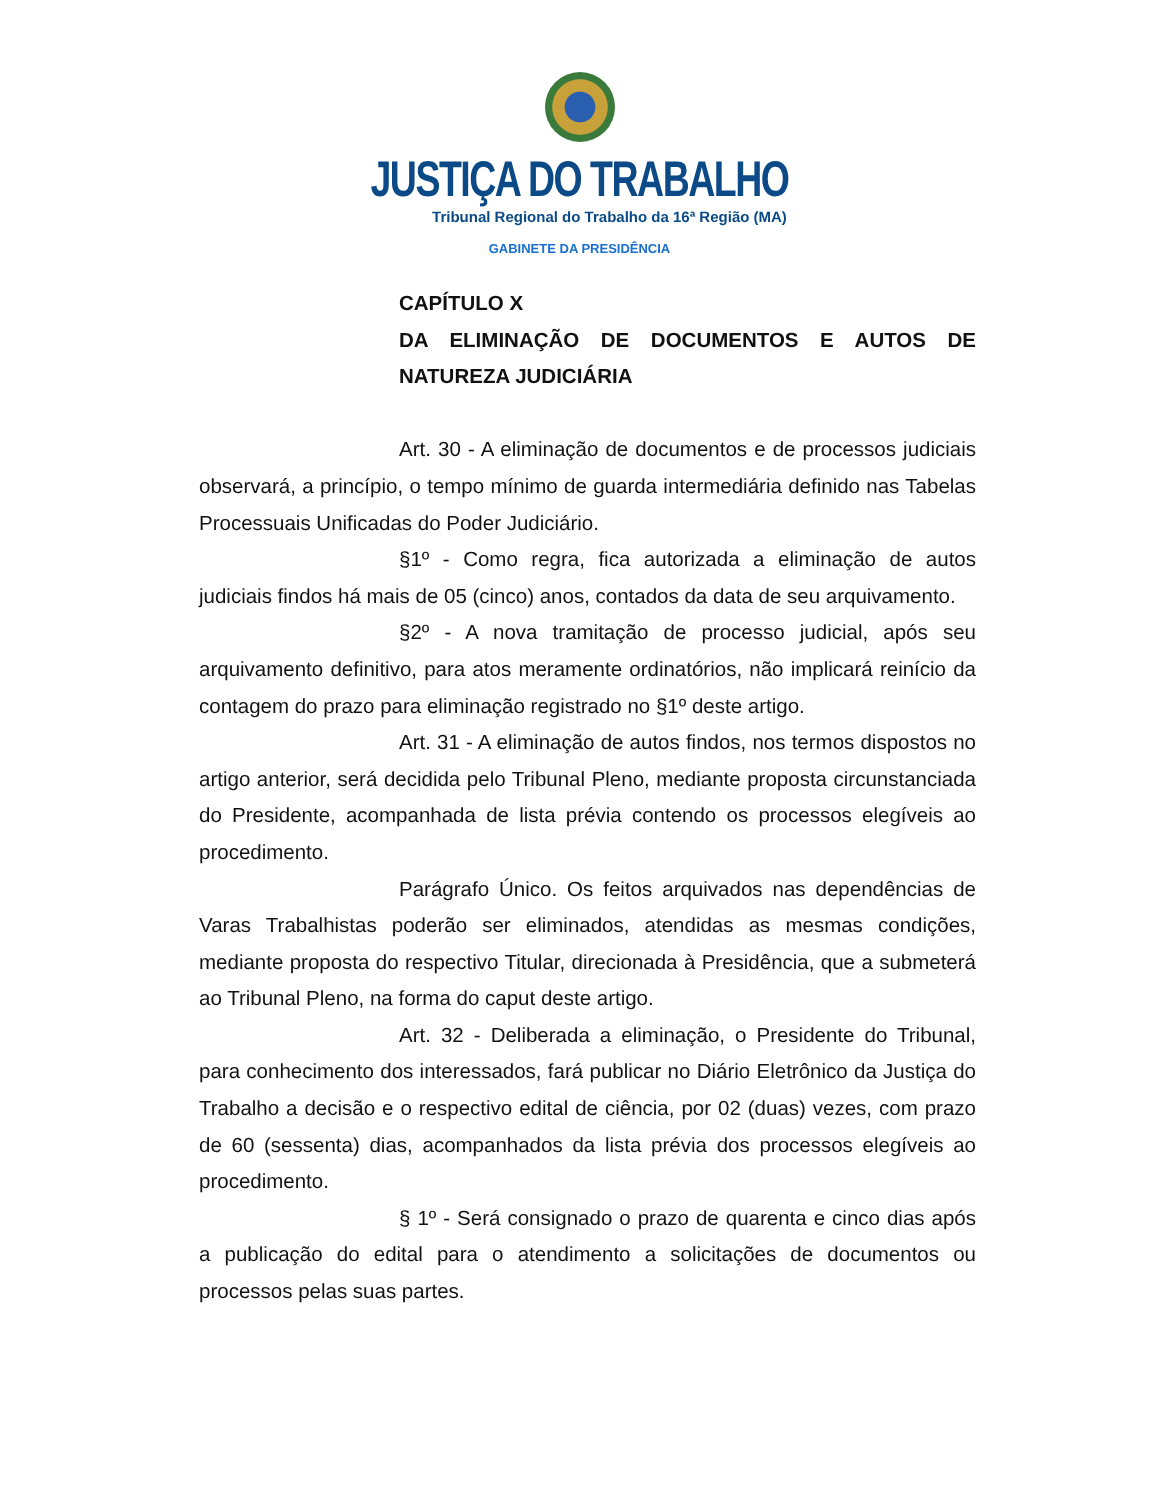JUSTIÇA DO TRABALHO
Tribunal Regional do Trabalho da 16ª Região (MA)
GABINETE DA PRESIDÊNCIA
CAPÍTULO X
DA ELIMINAÇÃO DE DOCUMENTOS E AUTOS DE NATUREZA JUDICIÁRIA
Art. 30 - A eliminação de documentos e de processos judiciais observará, a princípio, o tempo mínimo de guarda intermediária definido nas Tabelas Processuais Unificadas do Poder Judiciário.
§1º - Como regra, fica autorizada a eliminação de autos judiciais findos há mais de 05 (cinco) anos, contados da data de seu arquivamento.
§2º - A nova tramitação de processo judicial, após seu arquivamento definitivo, para atos meramente ordinatórios, não implicará reinício da contagem do prazo para eliminação registrado no §1º deste artigo.
Art. 31 - A eliminação de autos findos, nos termos dispostos no artigo anterior, será decidida pelo Tribunal Pleno, mediante proposta circunstanciada do Presidente, acompanhada de lista prévia contendo os processos elegíveis ao procedimento.
Parágrafo Único. Os feitos arquivados nas dependências de Varas Trabalhistas poderão ser eliminados, atendidas as mesmas condições, mediante proposta do respectivo Titular, direcionada à Presidência, que a submeterá ao Tribunal Pleno, na forma do caput deste artigo.
Art. 32 - Deliberada a eliminação, o Presidente do Tribunal, para conhecimento dos interessados, fará publicar no Diário Eletrônico da Justiça do Trabalho a decisão e o respectivo edital de ciência, por 02 (duas) vezes, com prazo de 60 (sessenta) dias, acompanhados da lista prévia dos processos elegíveis ao procedimento.
§ 1º - Será consignado o prazo de quarenta e cinco dias após a publicação do edital para o atendimento a solicitações de documentos ou processos pelas suas partes.